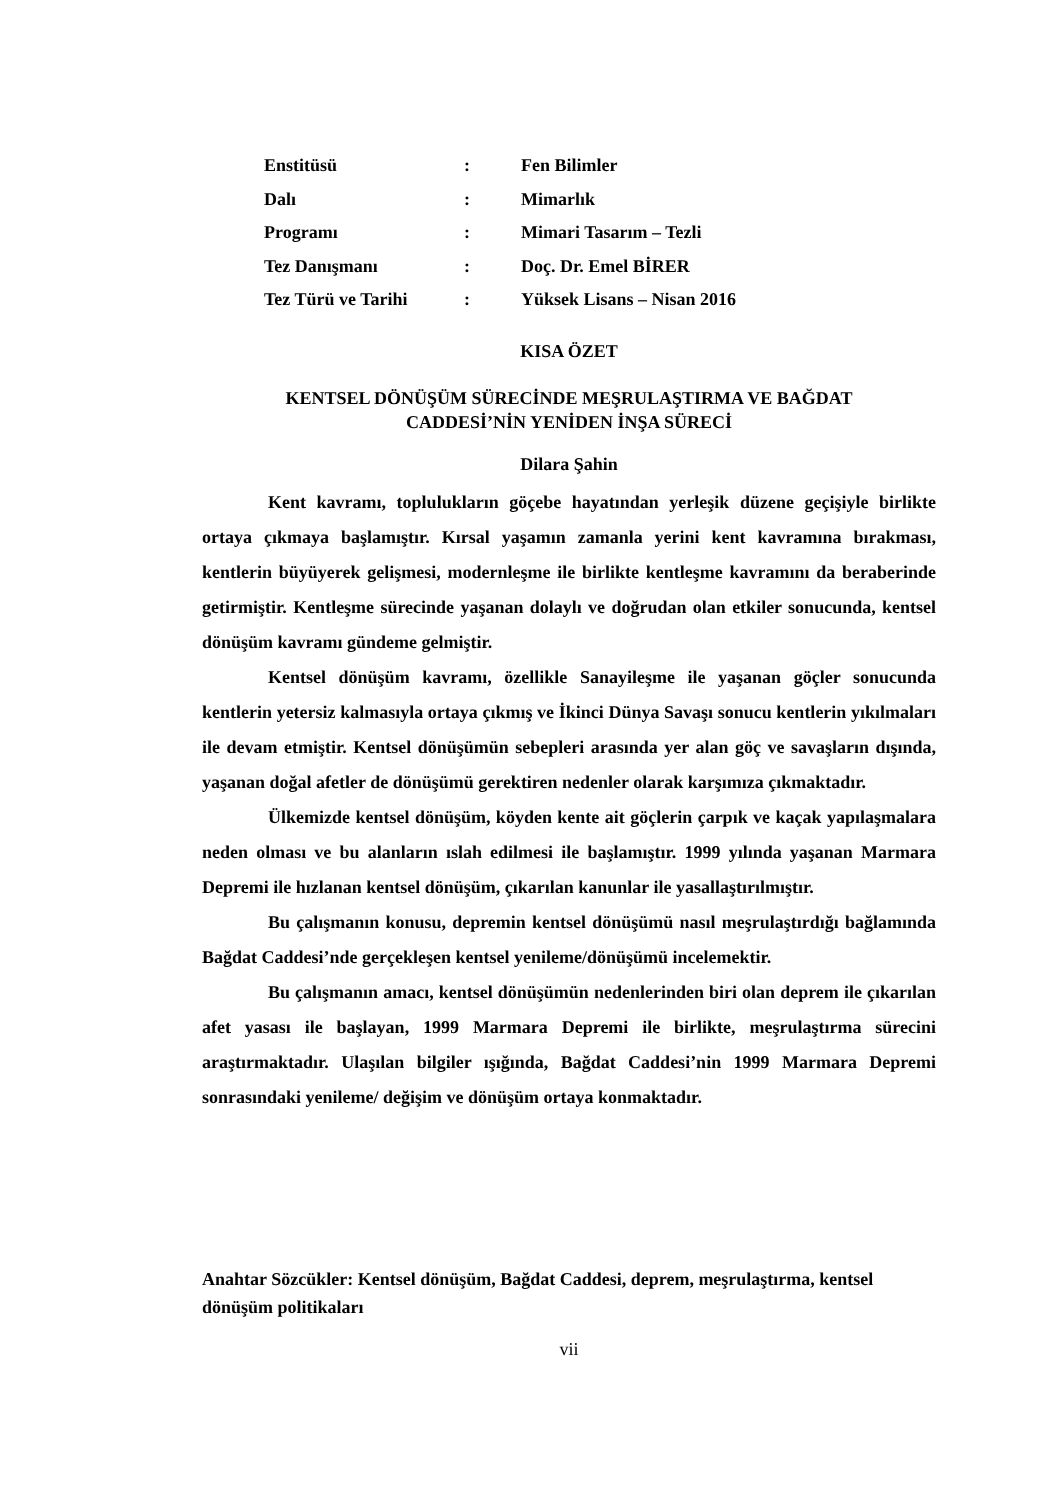| Enstitüsü | : | Fen Bilimler |
| Dalı | : | Mimarlık |
| Programı | : | Mimari Tasarım – Tezli |
| Tez Danışmanı | : | Doç. Dr. Emel BİRER |
| Tez Türü ve Tarihi | : | Yüksek Lisans – Nisan 2016 |
KISA ÖZET
KENTSEL DÖNÜŞÜM SÜRECİNDE MEŞRULAŞTIRMA VE BAĞDAT
CADDESİ’NİN YENİDEN İNŞA SÜRECİ
Dilara Şahin
Kent kavramı, toplulukların göçebe hayatından yerleşik düzene geçişiyle birlikte ortaya çıkmaya başlamıştır. Kırsal yaşamın zamanla yerini kent kavramına bırakması, kentlerin büyüyerek gelişmesi, modernleşme ile birlikte kentleşme kavramını da beraberinde getirmiştir. Kentleşme sürecinde yaşanan dolaylı ve doğrudan olan etkiler sonucunda, kentsel dönüşüm kavramı gündeme gelmiştir.
Kentsel dönüşüm kavramı, özellikle Sanayileşme ile yaşanan göçler sonucunda kentlerin yetersiz kalmasıyla ortaya çıkmış ve İkinci Dünya Savaşı sonucu kentlerin yıkılmaları ile devam etmiştir. Kentsel dönüşümün sebepleri arasında yer alan göç ve savaşların dışında, yaşanan doğal afetler de dönüşümü gerektiren nedenler olarak karşımıza çıkmaktadır.
Ülkemizde kentsel dönüşüm, köyden kente ait göçlerin çarpık ve kaçak yapılaşmalara neden olması ve bu alanların ıslah edilmesi ile başlamıştır. 1999 yılında yaşanan Marmara Depremi ile hızlanan kentsel dönüşüm, çıkarılan kanunlar ile yasallaştırılmıştır.
Bu çalışmanın konusu, depremin kentsel dönüşümü nasıl meşrulaştırdığı bağlamında Bağdat Caddesi’nde gerçekleşen kentsel yenileme/dönüşümü incelemektir.
Bu çalışmanın amacı, kentsel dönüşümün nedenlerinden biri olan deprem ile çıkarılan afet yasası ile başlayan, 1999 Marmara Depremi ile birlikte, meşrulaştırma sürecini araştırmaktadır. Ulaşılan bilgiler ışığında, Bağdat Caddesi’nin 1999 Marmara Depremi sonrasındaki yenileme/ değişim ve dönüşüm ortaya konmaktadır.
Anahtar Sözcükler: Kentsel dönüşüm, Bağdat Caddesi, deprem, meşrulaştırma, kentsel dönüşüm politikaları
vii